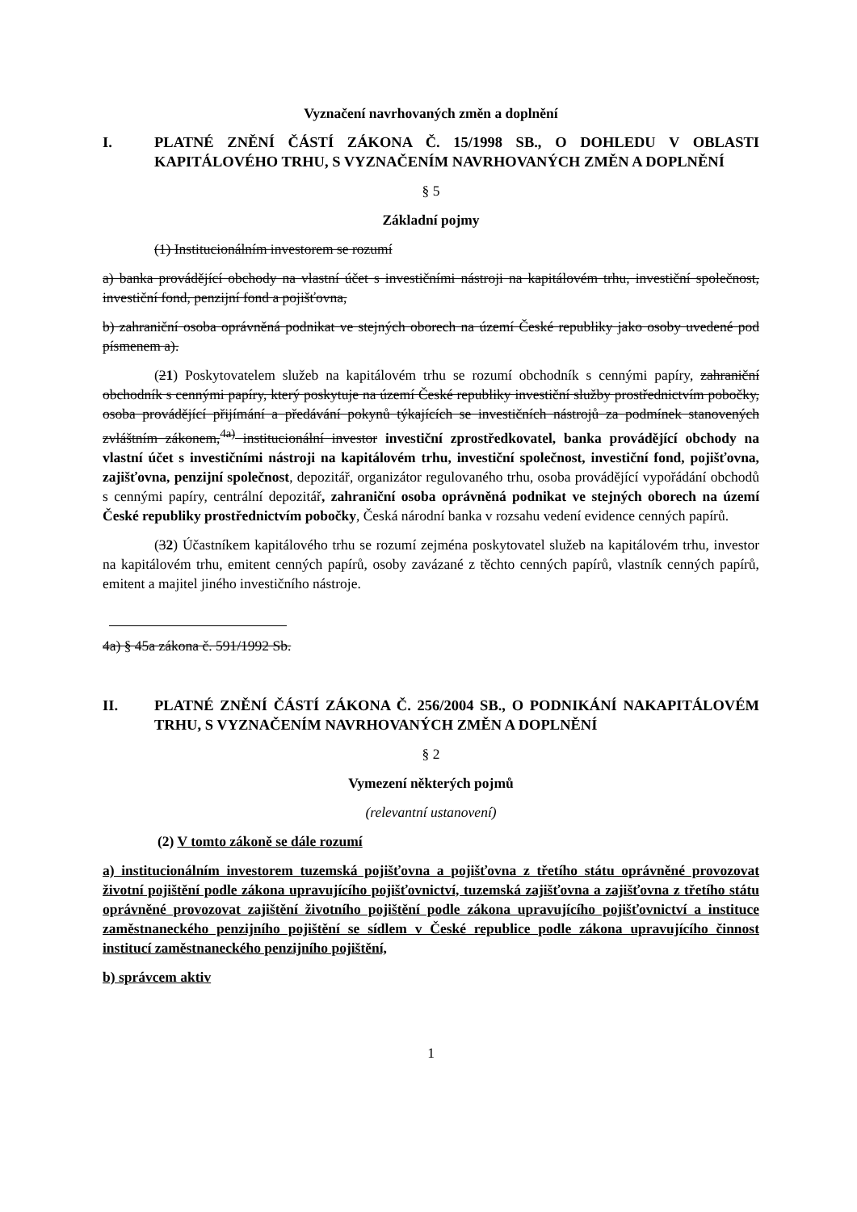Vyznačení navrhovaných změn a doplnění
I. PLATNÉ ZNĚNÍ ČÁSTÍ ZÁKONA Č. 15/1998 SB., O DOHLEDU V OBLASTI KAPITÁLOVÉHO TRHU, S VYZNAČENÍM NAVRHOVANÝCH ZMĚN A DOPLNĚNÍ
§ 5
Základní pojmy
(1) Institucionálním investorem se rozumí
a) banka provádějící obchody na vlastní účet s investičními nástroji na kapitálovém trhu, investiční společnost, investiční fond, penzijní fond a pojišťovna,
b) zahraniční osoba oprávněná podnikat ve stejných oborech na území České republiky jako osoby uvedené pod písmenem a).
(21) Poskytovatelem služeb na kapitálovém trhu se rozumí obchodník s cennými papíry, zahraniční obchodník s cennými papíry, který poskytuje na území České republiky investiční služby prostřednictvím pobočky, osoba provádějící přijímání a předávání pokynů týkajících se investičních nástrojů za podmínek stanovených zvláštním zákonem,<sup>4a)</sup> institucionální investor investiční zprostředkovatel, banka provádějící obchody na vlastní účet s investičními nástroji na kapitálovém trhu, investiční společnost, investiční fond, pojišťovna, zajišťovna, penzijní společnost, depozitář, organizátor regulovaného trhu, osoba provádějící vypořádání obchodů s cennými papíry, centrální depozitář, zahraniční osoba oprávněná podnikat ve stejných oborech na území České republiky prostřednictvím pobočky, Česká národní banka v rozsahu vedení evidence cenných papírů.
(32) Účastníkem kapitálového trhu se rozumí zejména poskytovatel služeb na kapitálovém trhu, investor na kapitálovém trhu, emitent cenných papírů, osoby zavázané z těchto cenných papírů, vlastník cenných papírů, emitent a majitel jiného investičního nástroje.
4a) § 45a zákona č. 591/1992 Sb.
II. PLATNÉ ZNĚNÍ ČÁSTÍ ZÁKONA Č. 256/2004 SB., O PODNIKÁNÍ NAKAPITÁLOVÉM TRHU, S VYZNAČENÍM NAVRHOVANÝCH ZMĚN A DOPLNĚNÍ
§ 2
Vymezení některých pojmů
(relevantní ustanovení)
(2) V tomto zákoně se dále rozumí
a) institucionálním investorem tuzemská pojišťovna a pojišťovna z třetího státu oprávněné provozovat životní pojištění podle zákona upravujícího pojišťovnictví, tuzemská zajišťovna a zajišťovna z třetího státu oprávněné provozovat zajištění životního pojištění podle zákona upravujícího pojišťovnictví a instituce zaměstnaneckého penzijního pojištění se sídlem v České republice podle zákona upravujícího činnost institucí zaměstnaneckého penzijního pojištění,
b) správcem aktiv
1